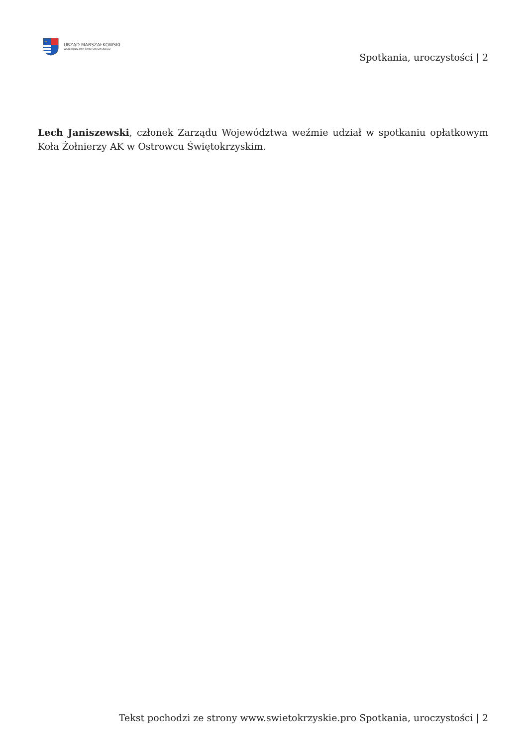‡
URZĄD MARSZAŁKOWSKI
WOJEWÓDZTWA ŚWIĘTOKRZYSKIEGO
Spotkania, uroczystości | 2
Lech Janiszewski, członek Zarządu Województwa weźmie udział w spotkaniu opłatkowym Koła Żołnierzy AK w Ostrowcu Świętokrzyskim.
Tekst pochodzi ze strony www.swietokrzyskie.pro Spotkania, uroczystości | 2